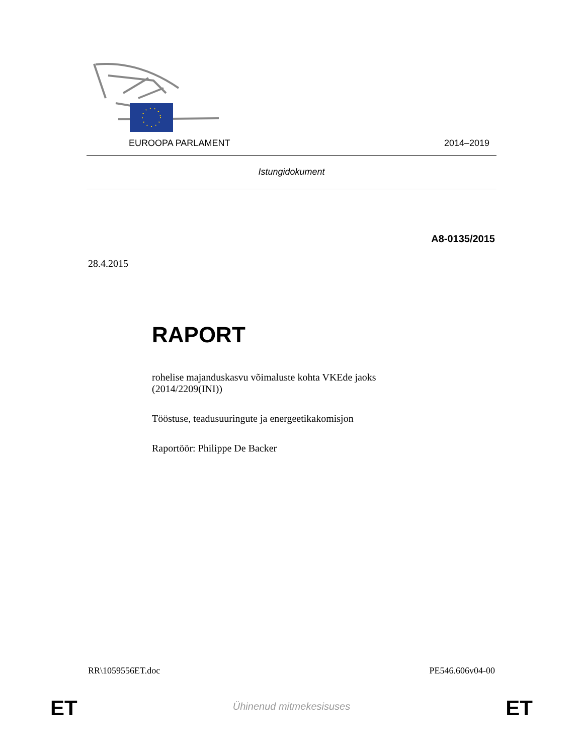EUROOPA PARLAMENT 2014–2019
Istungidokument
A8-0135/2015
28.4.2015
RAPORT
rohelise majanduskasvu võimaluste kohta VKEde jaoks
(2014/2209(INI))
Tööstuse, teadusuuringute ja energeetikakomisjon
Raportöör: Philippe De Backer
RR\1059556ET.doc PE546.606v04-00
ET
Ühinenud mitmekesisuses ET